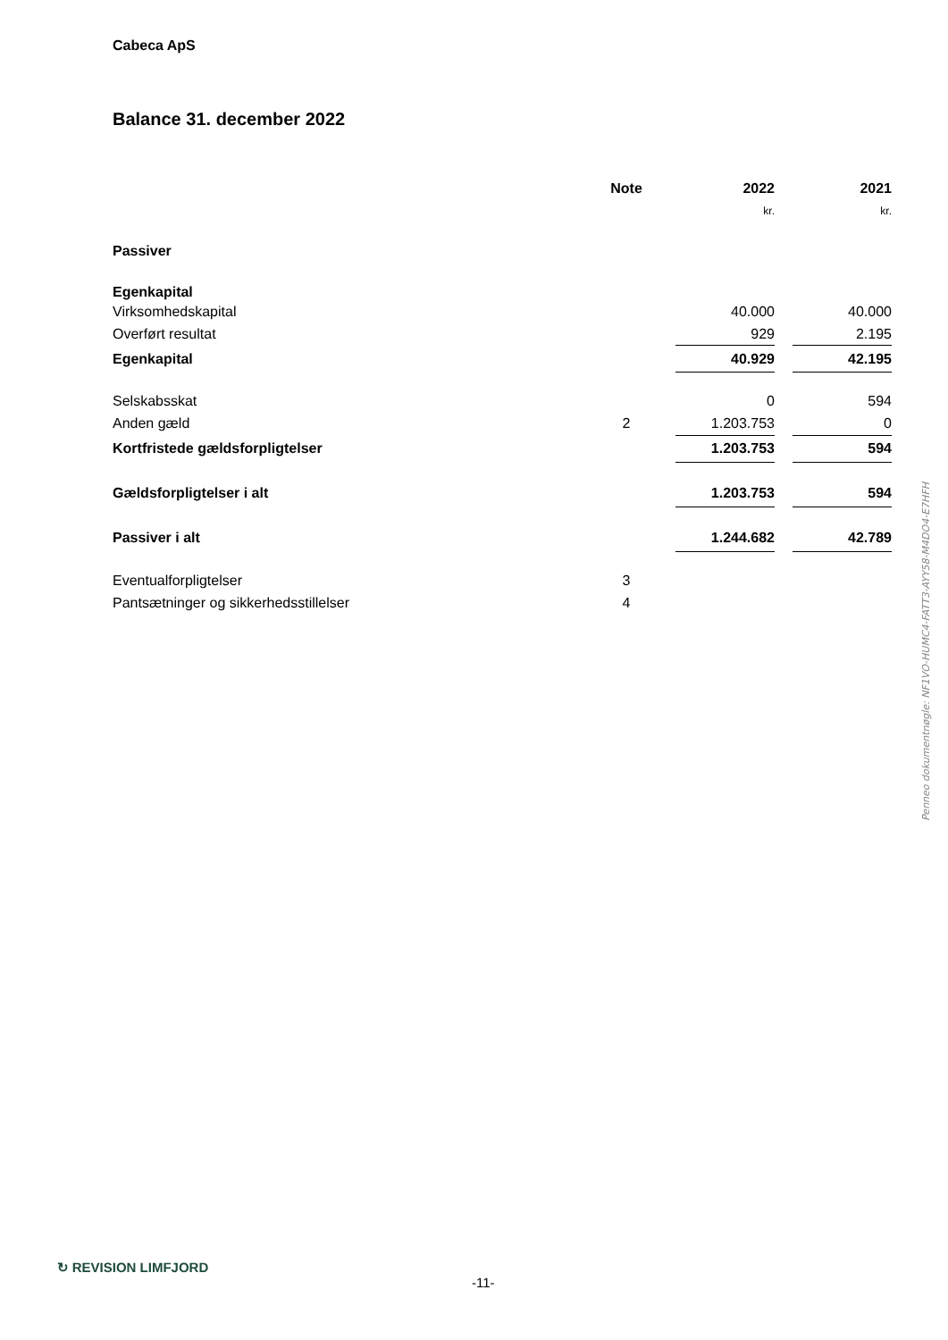Cabeca ApS
Balance 31. december 2022
| | Note | 2022 | | 2021 |
| --- | --- | --- | --- | --- |
| | | kr. | | kr. |
| Passiver | | | | |
| Egenkapital | | | | |
| Virksomhedskapital | | 40.000 | | 40.000 |
| Overført resultat | | 929 | | 2.195 |
| Egenkapital | | 40.929 | | 42.195 |
| Selskabsskat | | 0 | | 594 |
| Anden gæld | 2 | 1.203.753 | | 0 |
| Kortfristede gældsforpligtelser | | 1.203.753 | | 594 |
| Gældsforpligtelser i alt | | 1.203.753 | | 594 |
| Passiver i alt | | 1.244.682 | | 42.789 |
| Eventualforpligtelser | 3 | | | |
| Pantsætninger og sikkerhedsstillelser | 4 | | | |
Penneo dokumentnøgle: NF1VO-HUMC4-FATT3-AYY58-M4DO4-E7HFH
↻ REVISION LIMFJORD
-11-